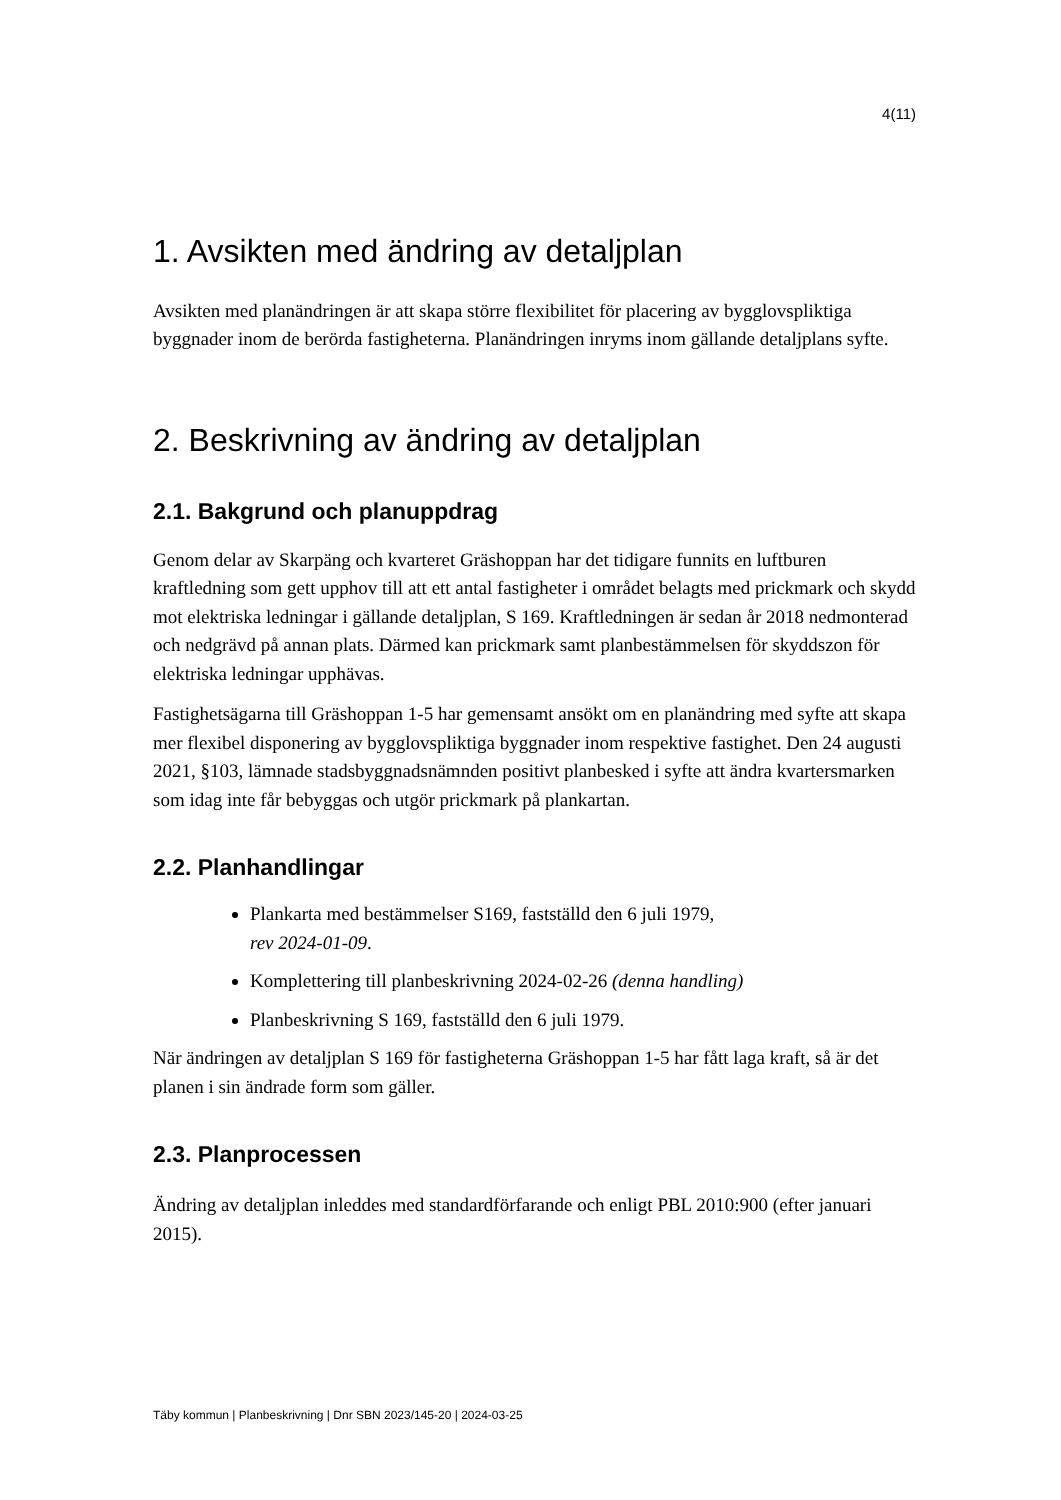4(11)
1. Avsikten med ändring av detaljplan
Avsikten med planändringen är att skapa större flexibilitet för placering av bygglovspliktiga byggnader inom de berörda fastigheterna. Planändringen inryms inom gällande detaljplans syfte.
2. Beskrivning av ändring av detaljplan
2.1. Bakgrund och planuppdrag
Genom delar av Skarpäng och kvarteret Gräshoppan har det tidigare funnits en luftburen kraftledning som gett upphov till att ett antal fastigheter i området belagts med prickmark och skydd mot elektriska ledningar i gällande detaljplan, S 169. Kraftledningen är sedan år 2018 nedmonterad och nedgrävd på annan plats. Därmed kan prickmark samt planbestämmelsen för skyddszon för elektriska ledningar upphävas.
Fastighetsägarna till Gräshoppan 1-5 har gemensamt ansökt om en planändring med syfte att skapa mer flexibel disponering av bygglovspliktiga byggnader inom respektive fastighet. Den 24 augusti 2021, §103, lämnade stadsbyggnadsnämnden positivt planbesked i syfte att ändra kvartersmarken som idag inte får bebyggas och utgör prickmark på plankartan.
2.2. Planhandlingar
Plankarta med bestämmelser S169, fastställd den 6 juli 1979,
rev 2024-01-09.
Komplettering till planbeskrivning 2024-02-26 (denna handling)
Planbeskrivning S 169, fastställd den 6 juli 1979.
När ändringen av detaljplan S 169 för fastigheterna Gräshoppan 1-5 har fått laga kraft, så är det planen i sin ändrade form som gäller.
2.3. Planprocessen
Ändring av detaljplan inleddes med standardförfarande och enligt PBL 2010:900 (efter januari 2015).
Täby kommun | Planbeskrivning | Dnr SBN 2023/145-20 | 2024-03-25